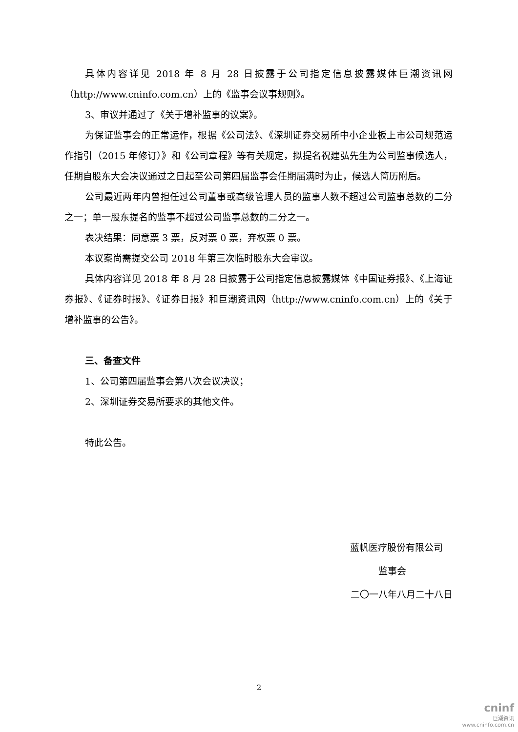具体内容详见 2018 年 8 月 28 日披露于公司指定信息披露媒体巨潮资讯网（http://www.cninfo.com.cn）上的《监事会议事规则》。
3、审议并通过了《关于增补监事的议案》。
为保证监事会的正常运作，根据《公司法》、《深圳证券交易所中小企业板上市公司规范运作指引（2015 年修订）》和《公司章程》等有关规定，拟提名祝建弘先生为公司监事候选人，任期自股东大会决议通过之日起至公司第四届监事会任期届满时为止，候选人简历附后。
公司最近两年内曾担任过公司董事或高级管理人员的监事人数不超过公司监事总数的二分之一；单一股东提名的监事不超过公司监事总数的二分之一。
表决结果：同意票 3 票，反对票 0 票，弃权票 0 票。
本议案尚需提交公司 2018 年第三次临时股东大会审议。
具体内容详见 2018 年 8 月 28 日披露于公司指定信息披露媒体《中国证券报》、《上海证券报》、《证券时报》、《证券日报》和巨潮资讯网（http://www.cninfo.com.cn）上的《关于增补监事的公告》。
三、备查文件
1、公司第四届监事会第八次会议决议；
2、深圳证券交易所要求的其他文件。
特此公告。
蓝帆医疗股份有限公司
监事会
二〇一八年八月二十八日
2
cninf
巨潮资讯
www.cninfo.com.cn